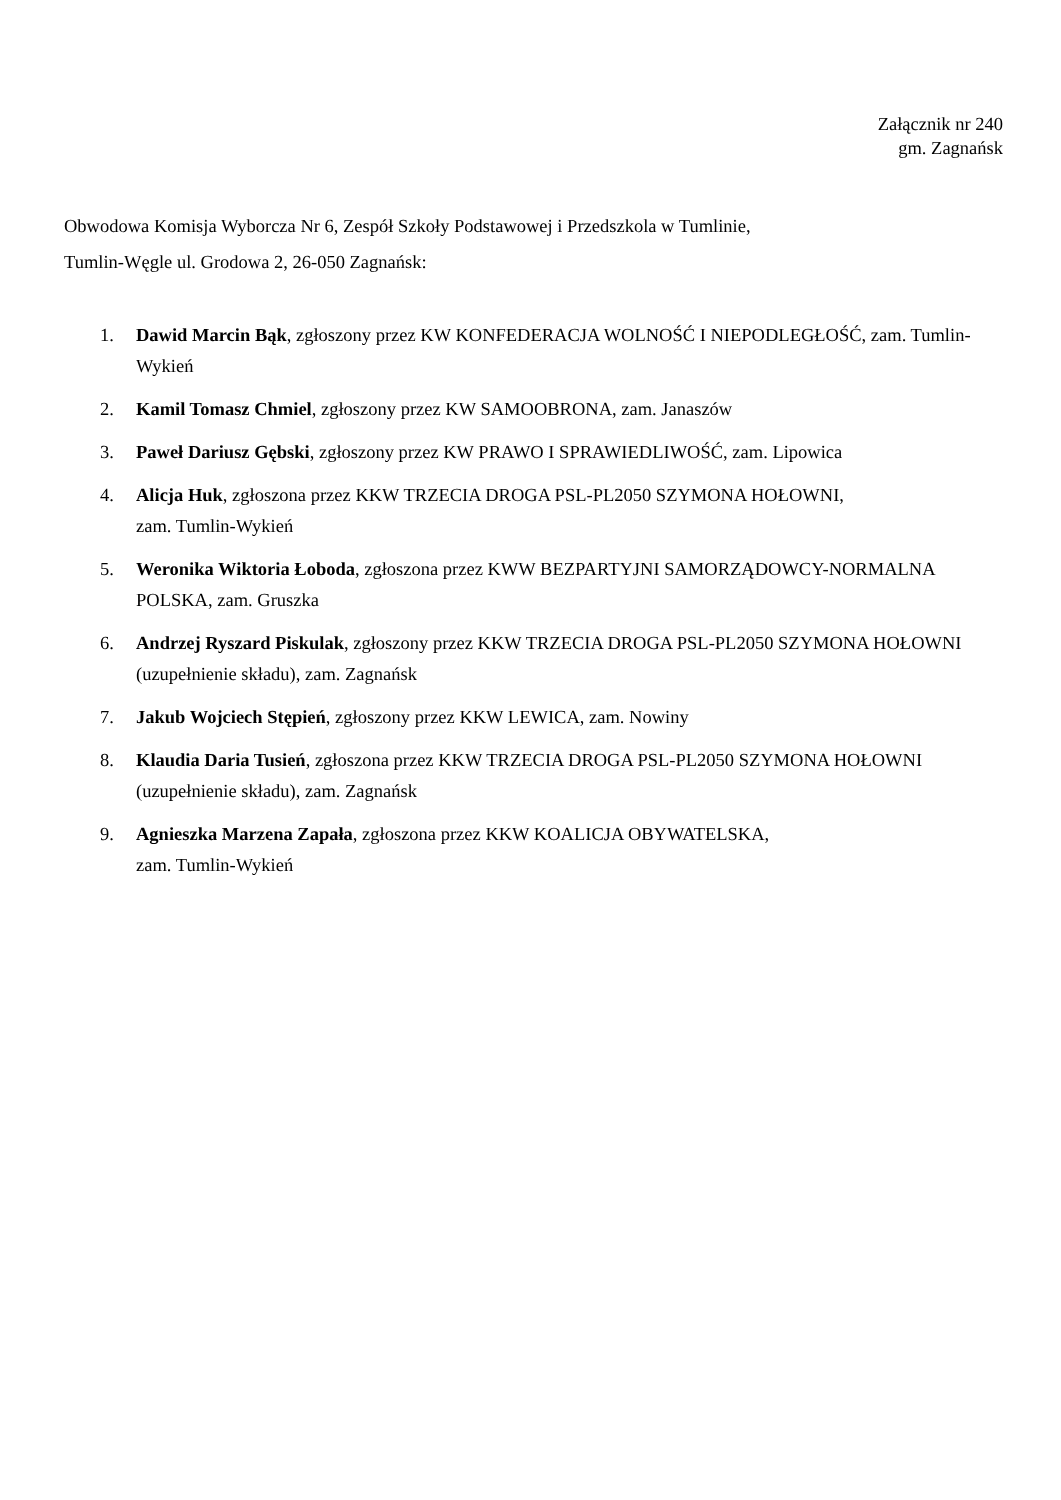Załącznik nr 240
gm. Zagnańsk
Obwodowa Komisja Wyborcza Nr 6, Zespół Szkoły Podstawowej i Przedszkola w Tumlinie,
Tumlin-Węgle ul. Grodowa 2, 26-050 Zagnańsk:
1. Dawid Marcin Bąk, zgłoszony przez KW KONFEDERACJA WOLNOŚĆ I NIEPODLEGŁOŚĆ, zam. Tumlin-Wykień
2. Kamil Tomasz Chmiel, zgłoszony przez KW SAMOOBRONA, zam. Janaszów
3. Paweł Dariusz Gębski, zgłoszony przez KW PRAWO I SPRAWIEDLIWOŚĆ, zam. Lipowica
4. Alicja Huk, zgłoszona przez KKW TRZECIA DROGA PSL-PL2050 SZYMONA HOŁOWNI,
zam. Tumlin-Wykień
5. Weronika Wiktoria Łoboda, zgłoszona przez KWW BEZPARTYJNI SAMORZĄDOWCY-NORMALNA POLSKA, zam. Gruszka
6. Andrzej Ryszard Piskulak, zgłoszony przez KKW TRZECIA DROGA PSL-PL2050 SZYMONA HOŁOWNI (uzupełnienie składu), zam. Zagnańsk
7. Jakub Wojciech Stępień, zgłoszony przez KKW LEWICA, zam. Nowiny
8. Klaudia Daria Tusień, zgłoszona przez KKW TRZECIA DROGA PSL-PL2050 SZYMONA HOŁOWNI (uzupełnienie składu), zam. Zagnańsk
9. Agnieszka Marzena Zapała, zgłoszona przez KKW KOALICJA OBYWATELSKA,
zam. Tumlin-Wykień